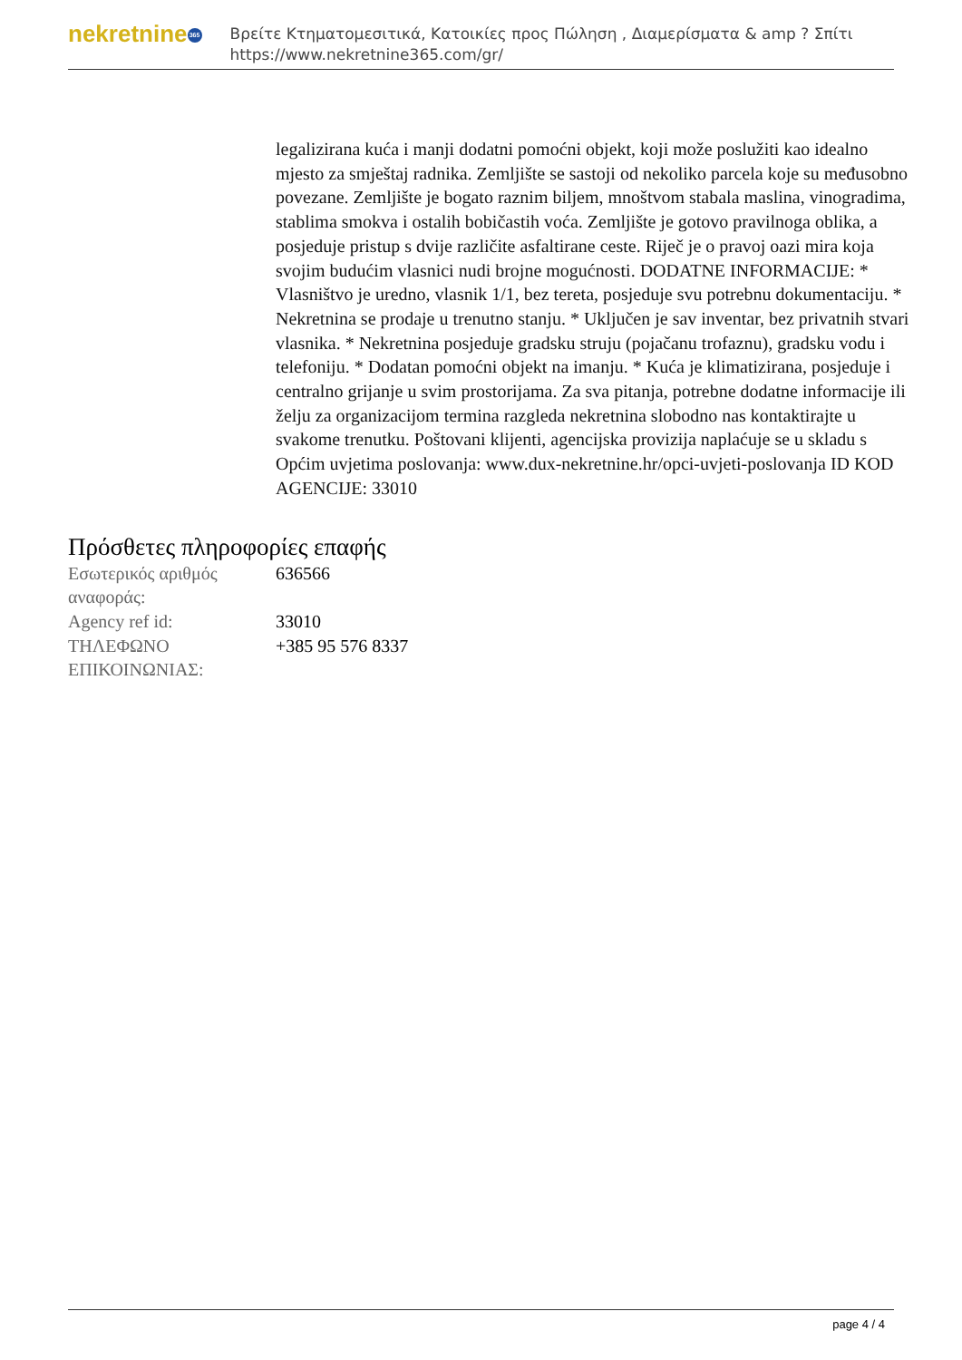nekretnine 365
Βρείτε Κτηματομεσιτικά, Κατοικίες προς Πώληση , Διαμερίσματα & amp ? Σπίτι
https://www.nekretnine365.com/gr/
legalizirana kuća i manji dodatni pomoćni objekt, koji može poslužiti kao idealno mjesto za smještaj radnika. Zemljište se sastoji od nekoliko parcela koje su međusobno povezane. Zemljište je bogato raznim biljem, mnoštvom stabala maslina, vinogradima, stablima smokva i ostalih bobičastih voća. Zemljište je gotovo pravilnoga oblika, a posjeduje pristup s dvije različite asfaltirane ceste. Riječ je o pravoj oazi mira koja svojim budućim vlasnici nudi brojne mogućnosti. DODATNE INFORMACIJE: * Vlasništvo je uredno, vlasnik 1/1, bez tereta, posjeduje svu potrebnu dokumentaciju. * Nekretnina se prodaje u trenutno stanju. * Uključen je sav inventar, bez privatnih stvari vlasnika. * Nekretnina posjeduje gradsku struju (pojačanu trofaznu), gradsku vodu i telefoniju. * Dodatan pomoćni objekt na imanju. * Kuća je klimatizirana, posjeduje i centralno grijanje u svim prostorijama. Za sva pitanja, potrebne dodatne informacije ili želju za organizacijom termina razgleda nekretnina slobodno nas kontaktirajte u svakome trenutku. Poštovani klijenti, agencijska provizija naplaćuje se u skladu s Općim uvjetima poslovanja: www.dux-nekretnine.hr/opci-uvjeti-poslovanja ID KOD AGENCIJE: 33010
Πρόσθετες πληροφορίες επαφής
| Εσωτερικός αριθμός αναφοράς: | 636566 |
| Agency ref id: | 33010 |
| ΤΗΛΕΦΩΝΟ ΕΠΙΚΟΙΝΩΝΙΑΣ: | +385 95 576 8337 |
page 4 / 4